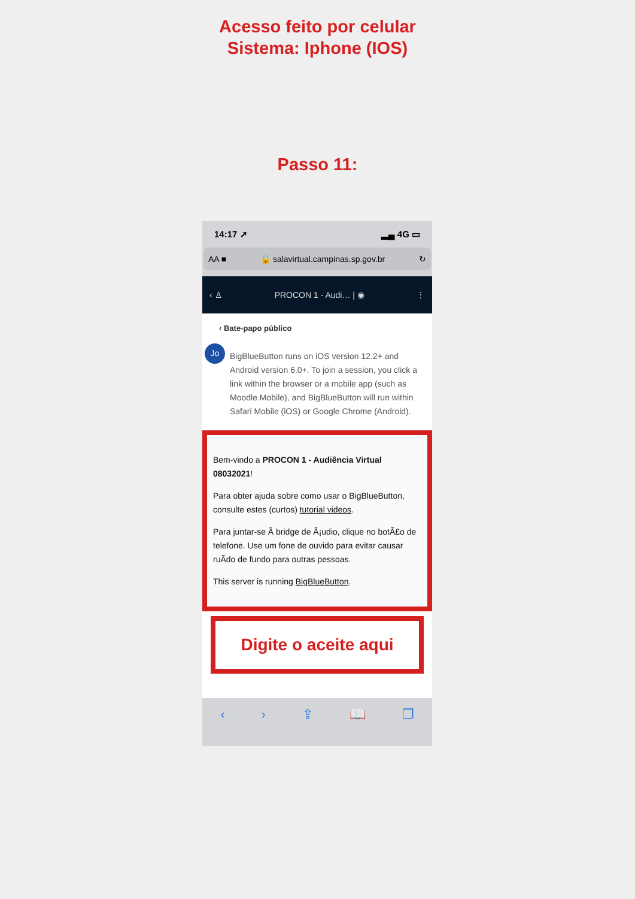Acesso feito por celular
Sistema: Iphone (IOS)
Passo 11:
14:17 ➚ ▂▄ 4G ▭
AA ■ 🔒 salavirtual.campinas.sp.gov.br ↻
‹ ♙ PROCON 1 - Audi… | ◉ ⋮
‹ Bate-papo público
Jo
BigBlueButton runs on iOS version 12.2+ and Android version 6.0+. To join a session, you click a link within the browser or a mobile app (such as Moodle Mobile), and BigBlueButton will run within Safari Mobile (iOS) or Google Chrome (Android).
Bem-vindo a PROCON 1 - Audiência Virtual 08032021!
Para obter ajuda sobre como usar o BigBlueButton, consulte estes (curtos) tutorial videos.
Para juntar-se Ã bridge de Ã¡udio, clique no botÃ£o de telefone. Use um fone de ouvido para evitar causar ruÃdo de fundo para outras pessoas.
This server is running BigBlueButton.
Digite o aceite aqui
‹ › ⇪ 📖 ❐